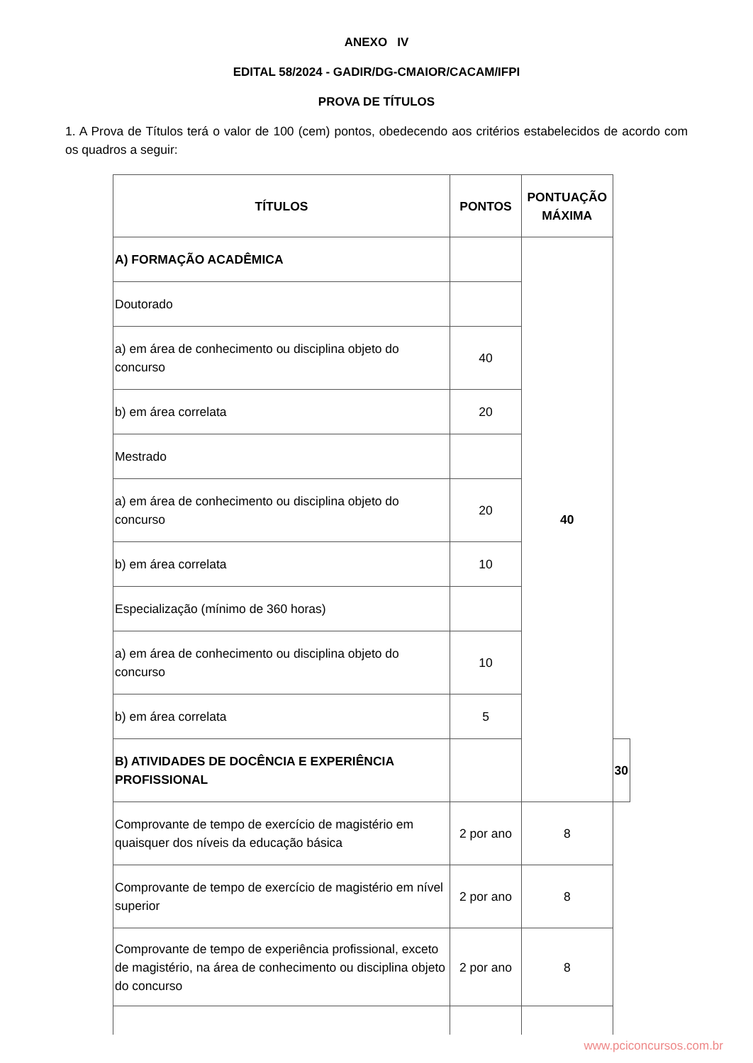ANEXO IV
EDITAL 58/2024 - GADIR/DG-CMAIOR/CACAM/IFPI
PROVA DE TÍTULOS
1. A Prova de Títulos terá o valor de 100 (cem) pontos, obedecendo aos critérios estabelecidos de acordo com os quadros a seguir:
| TÍTULOS | PONTOS | PONTUAÇÃO MÁXIMA | |
| --- | --- | --- | --- |
| A) FORMAÇÃO ACADÊMICA | | 40 | |
| Doutorado | | | |
| a) em área de conhecimento ou disciplina objeto do concurso | 40 | | |
| b) em área correlata | 20 | | |
| Mestrado | | | |
| a) em área de conhecimento ou disciplina objeto do concurso | 20 | | |
| b) em área correlata | 10 | | |
| Especialização (mínimo de 360 horas) | | | |
| a) em área de conhecimento ou disciplina objeto do concurso | 10 | | |
| b) em área correlata | 5 | | |
| B) ATIVIDADES DE DOCÊNCIA E EXPERIÊNCIA PROFISSIONAL | | | 30 |
| Comprovante de tempo de exercício de magistério em quaisquer dos níveis da educação básica | 2 por ano | 8 | |
| Comprovante de tempo de exercício de magistério em nível superior | 2 por ano | 8 | |
| Comprovante de tempo de experiência profissional, exceto de magistério, na área de conhecimento ou disciplina objeto do concurso | 2 por ano | 8 | |
www.pciconcursos.com.br